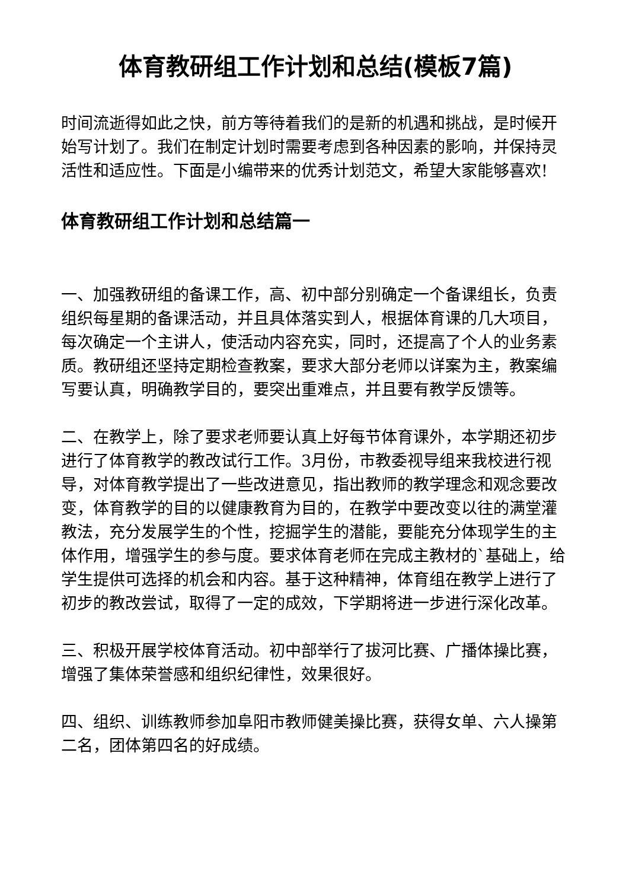体育教研组工作计划和总结(模板7篇)
时间流逝得如此之快，前方等待着我们的是新的机遇和挑战，是时候开始写计划了。我们在制定计划时需要考虑到各种因素的影响，并保持灵活性和适应性。下面是小编带来的优秀计划范文，希望大家能够喜欢!
体育教研组工作计划和总结篇一
一、加强教研组的备课工作，高、初中部分别确定一个备课组长，负责组织每星期的备课活动，并且具体落实到人，根据体育课的几大项目，每次确定一个主讲人，使活动内容充实，同时，还提高了个人的业务素质。教研组还坚持定期检查教案，要求大部分老师以详案为主，教案编写要认真，明确教学目的，要突出重难点，并且要有教学反馈等。
二、在教学上，除了要求老师要认真上好每节体育课外，本学期还初步进行了体育教学的教改试行工作。3月份，市教委视导组来我校进行视导，对体育教学提出了一些改进意见，指出教师的教学理念和观念要改变，体育教学的目的以健康教育为目的，在教学中要改变以往的满堂灌教法，充分发展学生的个性，挖掘学生的潜能，要能充分体现学生的主体作用，增强学生的参与度。要求体育老师在完成主教材的`基础上，给学生提供可选择的机会和内容。基于这种精神，体育组在教学上进行了初步的教改尝试，取得了一定的成效，下学期将进一步进行深化改革。
三、积极开展学校体育活动。初中部举行了拔河比赛、广播体操比赛，增强了集体荣誉感和组织纪律性，效果很好。
四、组织、训练教师参加阜阳市教师健美操比赛，获得女单、六人操第二名，团体第四名的好成绩。